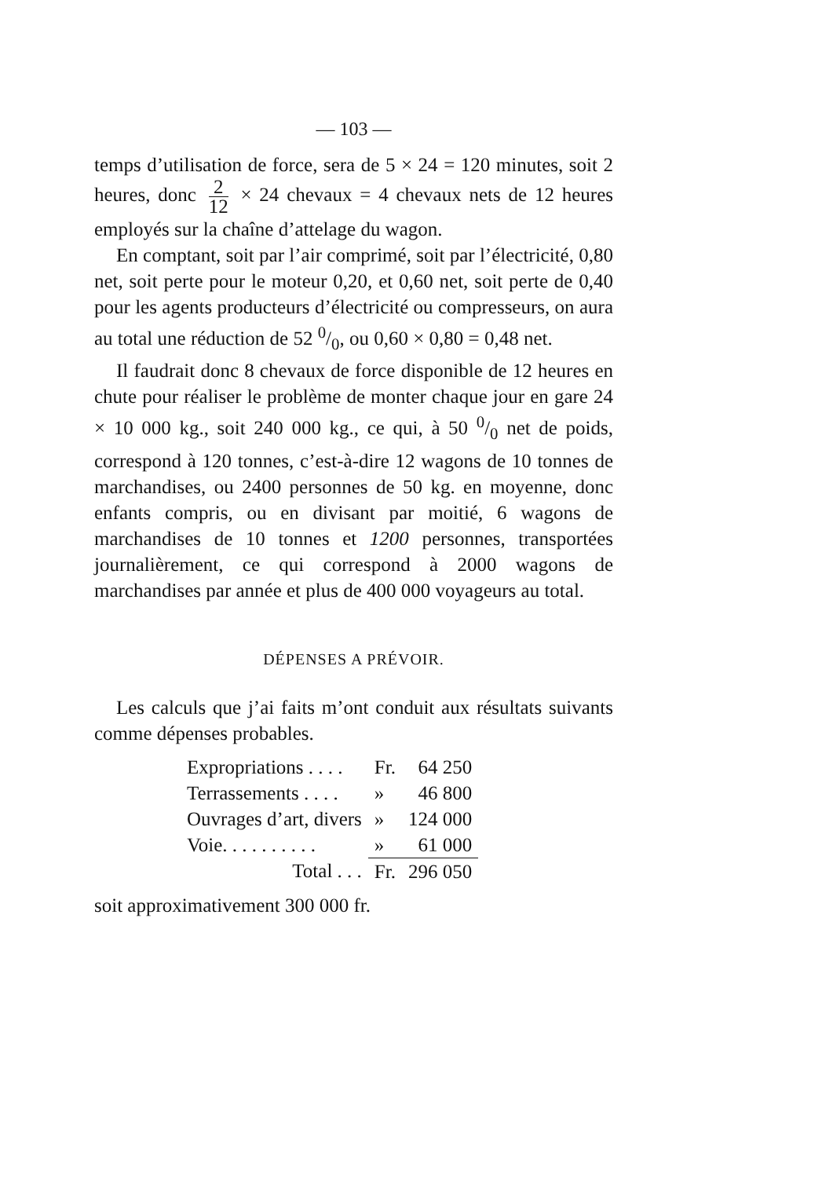— 103 —
temps d’utilisation de force, sera de 5 × 24 = 120 minutes, soit 2 heures, donc 2 12 × 24 chevaux = 4 chevaux nets de 12 heures employés sur la chaîne d’attelage du wagon.
En comptant, soit par l’air comprimé, soit par l’électricité, 0,80 net, soit perte pour le moteur 0,20, et 0,60 net, soit perte de 0,40 pour les agents producteurs d’électricité ou compresseurs, on aura au total une réduction de 52 0/0, ou 0,60 × 0,80 = 0,48 net.
Il faudrait donc 8 chevaux de force disponible de 12 heures en chute pour réaliser le problème de monter chaque jour en gare 24 × 10 000 kg., soit 240 000 kg., ce qui, à 50 0/0 net de poids, correspond à 120 tonnes, c’est-à-dire 12 wagons de 10 tonnes de marchandises, ou 2400 personnes de 50 kg. en moyenne, donc enfants compris, ou en divisant par moitié, 6 wagons de marchandises de 10 tonnes et 1200 personnes, transportées journalièrement, ce qui correspond à 2000 wagons de marchandises par année et plus de 400 000 voyageurs au total.
DÉPENSES A PRÉVOIR.
Les calculs que j’ai faits m’ont conduit aux résultats suivants comme dépenses probables.
| Expropriations . . . . | Fr. | 64 250 |
| Terrassements . . . . | » | 46 800 |
| Ouvrages d’art, divers | » | 124 000 |
| Voie. . . . . . . . . . | » | 61 000 |
| Total . . . | Fr. | 296 050 |
soit approximativement 300 000 fr.